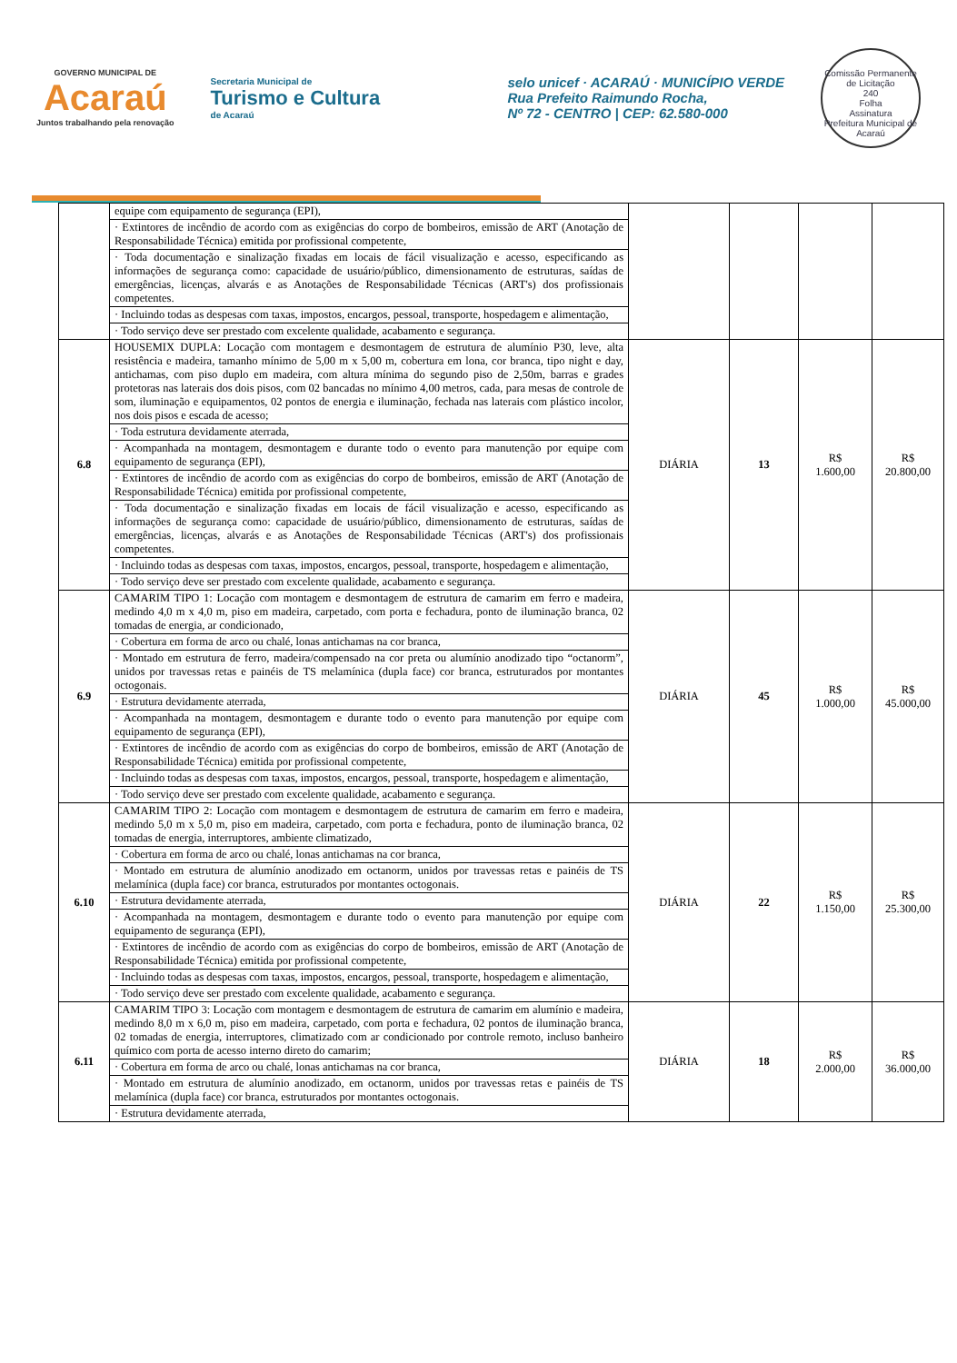GOVERNO MUNICIPAL DE
Acaraú
Juntos trabalhando pela renovação
Secretaria Municipal de
Turismo e Cultura
de Acaraú
selo unicef · ACARAÚ · MUNICÍPIO VERDE
Rua Prefeito Raimundo Rocha,
Nº 72 - CENTRO | CEP: 62.580-000
Comissão Permanente de Licitação
240
Folha
Assinatura
Prefeitura Municipal de Acaraú
| | equipe com equipamento de segurança (EPI), · Extintores de incêndio de acordo com as exigências do corpo de bombeiros, emissão de ART (Anotação de Responsabilidade Técnica) emitida por profissional competente, · Toda documentação e sinalização fixadas em locais de fácil visualização e acesso, especificando as informações de segurança como: capacidade de usuário/público, dimensionamento de estruturas, saídas de emergências, licenças, alvarás e as Anotações de Responsabilidade Técnicas (ART's) dos profissionais competentes. · Incluindo todas as despesas com taxas, impostos, encargos, pessoal, transporte, hospedagem e alimentação, · Todo serviço deve ser prestado com excelente qualidade, acabamento e segurança. | | | | |
| 6.8 | HOUSEMIX DUPLA: Locação com montagem e desmontagem de estrutura de alumínio P30, leve, alta resistência e madeira, tamanho mínimo de 5,00 m x 5,00 m, cobertura em lona, cor branca, tipo night e day, antichamas, com piso duplo em madeira, com altura mínima do segundo piso de 2,50m, barras e grades protetoras nas laterais dos dois pisos, com 02 bancadas no mínimo 4,00 metros, cada, para mesas de controle de som, iluminação e equipamentos, 02 pontos de energia e iluminação, fechada nas laterais com plástico incolor, nos dois pisos e escada de acesso; · Toda estrutura devidamente aterrada, · Acompanhada na montagem, desmontagem e durante todo o evento para manutenção por equipe com equipamento de segurança (EPI), · Extintores de incêndio de acordo com as exigências do corpo de bombeiros, emissão de ART (Anotação de Responsabilidade Técnica) emitida por profissional competente, · Toda documentação e sinalização fixadas em locais de fácil visualização e acesso, especificando as informações de segurança como: capacidade de usuário/público, dimensionamento de estruturas, saídas de emergências, licenças, alvarás e as Anotações de Responsabilidade Técnicas (ART's) dos profissionais competentes. · Incluindo todas as despesas com taxas, impostos, encargos, pessoal, transporte, hospedagem e alimentação, · Todo serviço deve ser prestado com excelente qualidade, acabamento e segurança. | DIÁRIA | 13 | R$ 1.600,00 | R$ 20.800,00 |
| 6.9 | CAMARIM TIPO 1: Locação com montagem e desmontagem de estrutura de camarim em ferro e madeira, medindo 4,0 m x 4,0 m, piso em madeira, carpetado, com porta e fechadura, ponto de iluminação branca, 02 tomadas de energia, ar condicionado, · Cobertura em forma de arco ou chalé, lonas antichamas na cor branca, · Montado em estrutura de ferro, madeira/compensado na cor preta ou alumínio anodizado tipo “octanorm”, unidos por travessas retas e painéis de TS melamínica (dupla face) cor branca, estruturados por montantes octogonais. · Estrutura devidamente aterrada, · Acompanhada na montagem, desmontagem e durante todo o evento para manutenção por equipe com equipamento de segurança (EPI), · Extintores de incêndio de acordo com as exigências do corpo de bombeiros, emissão de ART (Anotação de Responsabilidade Técnica) emitida por profissional competente, · Incluindo todas as despesas com taxas, impostos, encargos, pessoal, transporte, hospedagem e alimentação, · Todo serviço deve ser prestado com excelente qualidade, acabamento e segurança. | DIÁRIA | 45 | R$ 1.000,00 | R$ 45.000,00 |
| 6.10 | CAMARIM TIPO 2: Locação com montagem e desmontagem de estrutura de camarim em ferro e madeira, medindo 5,0 m x 5,0 m, piso em madeira, carpetado, com porta e fechadura, ponto de iluminação branca, 02 tomadas de energia, interruptores, ambiente climatizado, · Cobertura em forma de arco ou chalé, lonas antichamas na cor branca, · Montado em estrutura de alumínio anodizado em octanorm, unidos por travessas retas e painéis de TS melamínica (dupla face) cor branca, estruturados por montantes octogonais. · Estrutura devidamente aterrada, · Acompanhada na montagem, desmontagem e durante todo o evento para manutenção por equipe com equipamento de segurança (EPI), · Extintores de incêndio de acordo com as exigências do corpo de bombeiros, emissão de ART (Anotação de Responsabilidade Técnica) emitida por profissional competente, · Incluindo todas as despesas com taxas, impostos, encargos, pessoal, transporte, hospedagem e alimentação, · Todo serviço deve ser prestado com excelente qualidade, acabamento e segurança. | DIÁRIA | 22 | R$ 1.150,00 | R$ 25.300,00 |
| 6.11 | CAMARIM TIPO 3: Locação com montagem e desmontagem de estrutura de camarim em alumínio e madeira, medindo 8,0 m x 6,0 m, piso em madeira, carpetado, com porta e fechadura, 02 pontos de iluminação branca, 02 tomadas de energia, interruptores, climatizado com ar condicionado por controle remoto, incluso banheiro químico com porta de acesso interno direto do camarim; · Cobertura em forma de arco ou chalé, lonas antichamas na cor branca, · Montado em estrutura de alumínio anodizado, em octanorm, unidos por travessas retas e painéis de TS melamínica (dupla face) cor branca, estruturados por montantes octogonais. · Estrutura devidamente aterrada, | DIÁRIA | 18 | R$ 2.000,00 | R$ 36.000,00 |